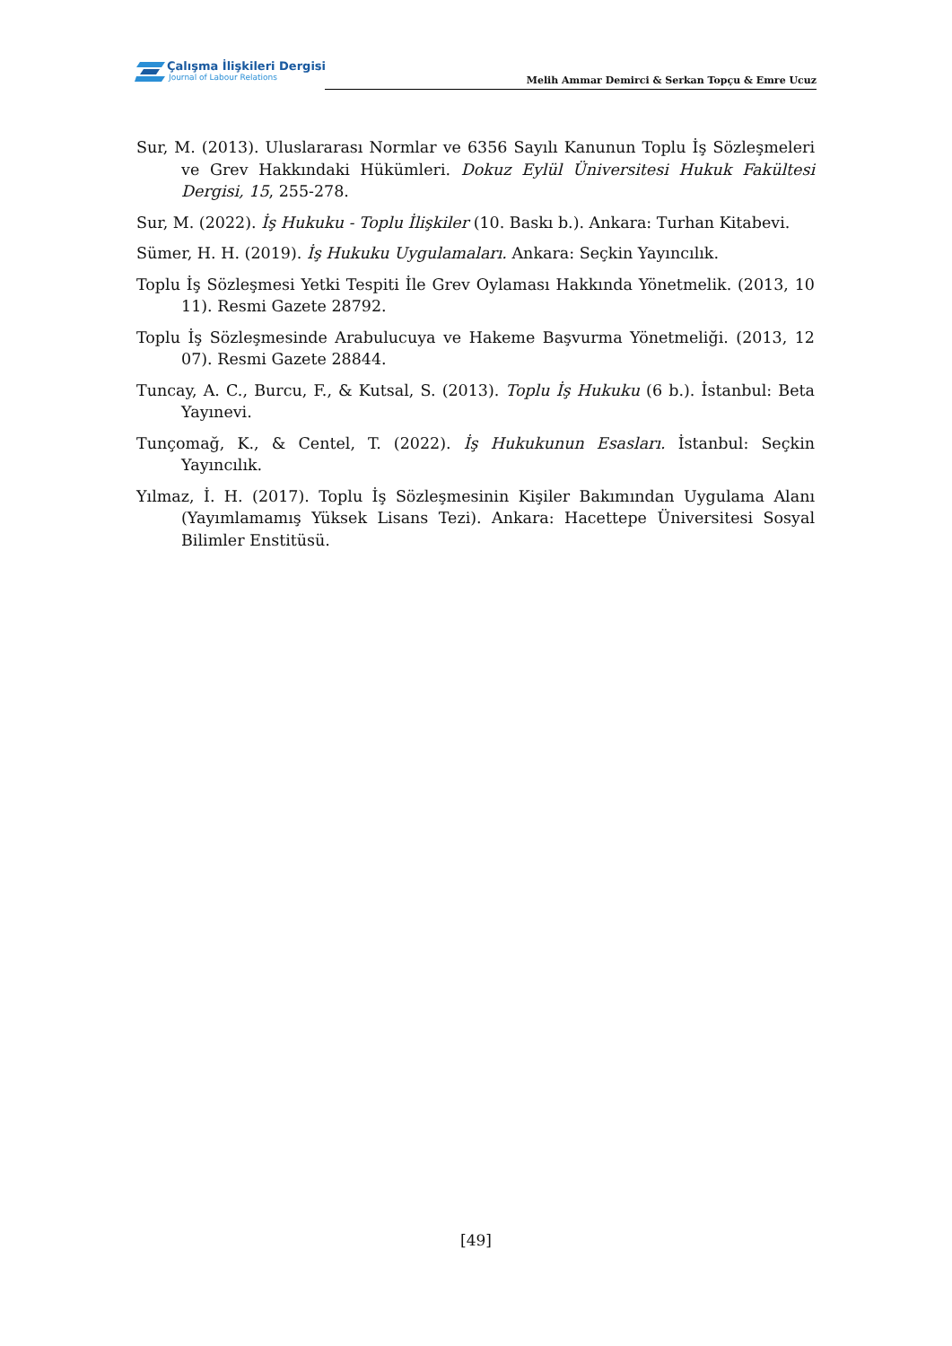Çalışma İlişkileri Dergisi
Journal of Labour Relations
Melih Ammar Demirci & Serkan Topçu & Emre Ucuz
Sur, M. (2013). Uluslararası Normlar ve 6356 Sayılı Kanunun Toplu İş Sözleşmeleri ve Grev Hakkındaki Hükümleri. Dokuz Eylül Üniversitesi Hukuk Fakültesi Dergisi, 15, 255-278.
Sur, M. (2022). İş Hukuku - Toplu İlişkiler (10. Baskı b.). Ankara: Turhan Kitabevi.
Sümer, H. H. (2019). İş Hukuku Uygulamaları. Ankara: Seçkin Yayıncılık.
Toplu İş Sözleşmesi Yetki Tespiti İle Grev Oylaması Hakkında Yönetmelik. (2013, 10 11). Resmi Gazete 28792.
Toplu İş Sözleşmesinde Arabulucuya ve Hakeme Başvurma Yönetmeliği. (2013, 12 07). Resmi Gazete 28844.
Tuncay, A. C., Burcu, F., & Kutsal, S. (2013). Toplu İş Hukuku (6 b.). İstanbul: Beta Yayınevi.
Tunçomağ, K., & Centel, T. (2022). İş Hukukunun Esasları. İstanbul: Seçkin Yayıncılık.
Yılmaz, İ. H. (2017). Toplu İş Sözleşmesinin Kişiler Bakımından Uygulama Alanı (Yayımlamamış Yüksek Lisans Tezi). Ankara: Hacettepe Üniversitesi Sosyal Bilimler Enstitüsü.
[49]